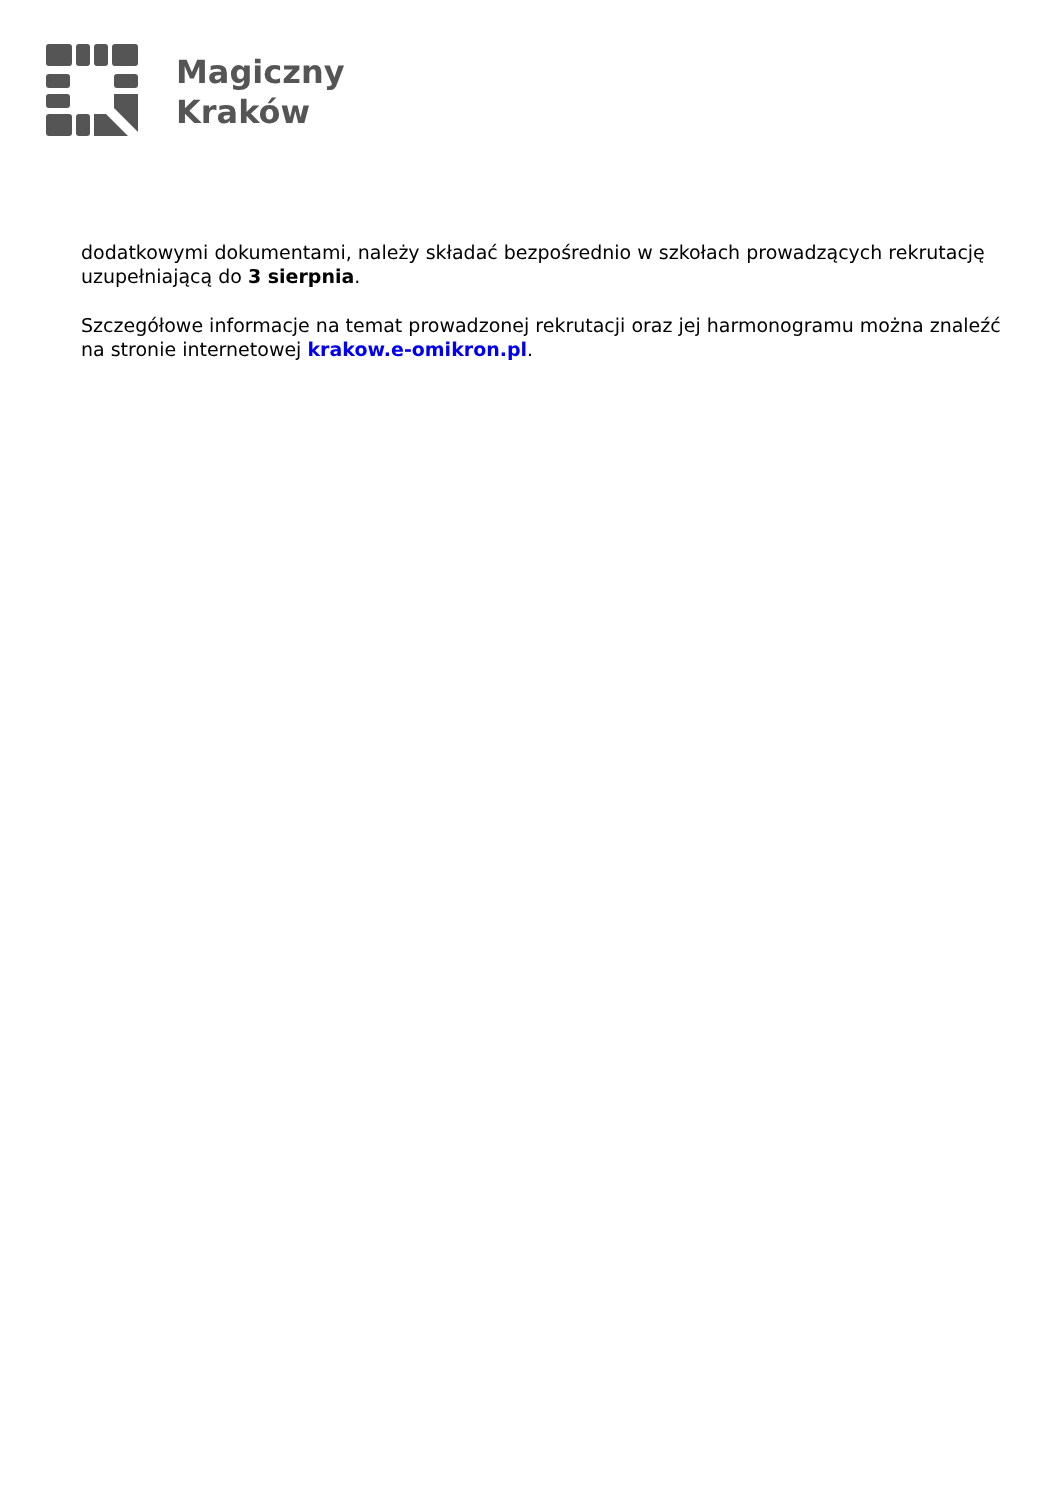Magiczny
Kraków
dodatkowymi dokumentami, należy składać bezpośrednio w szkołach prowadzących rekrutację uzupełniającą do 3 sierpnia.
Szczegółowe informacje na temat prowadzonej rekrutacji oraz jej harmonogramu można znaleźć na stronie internetowej krakow.e-omikron.pl.